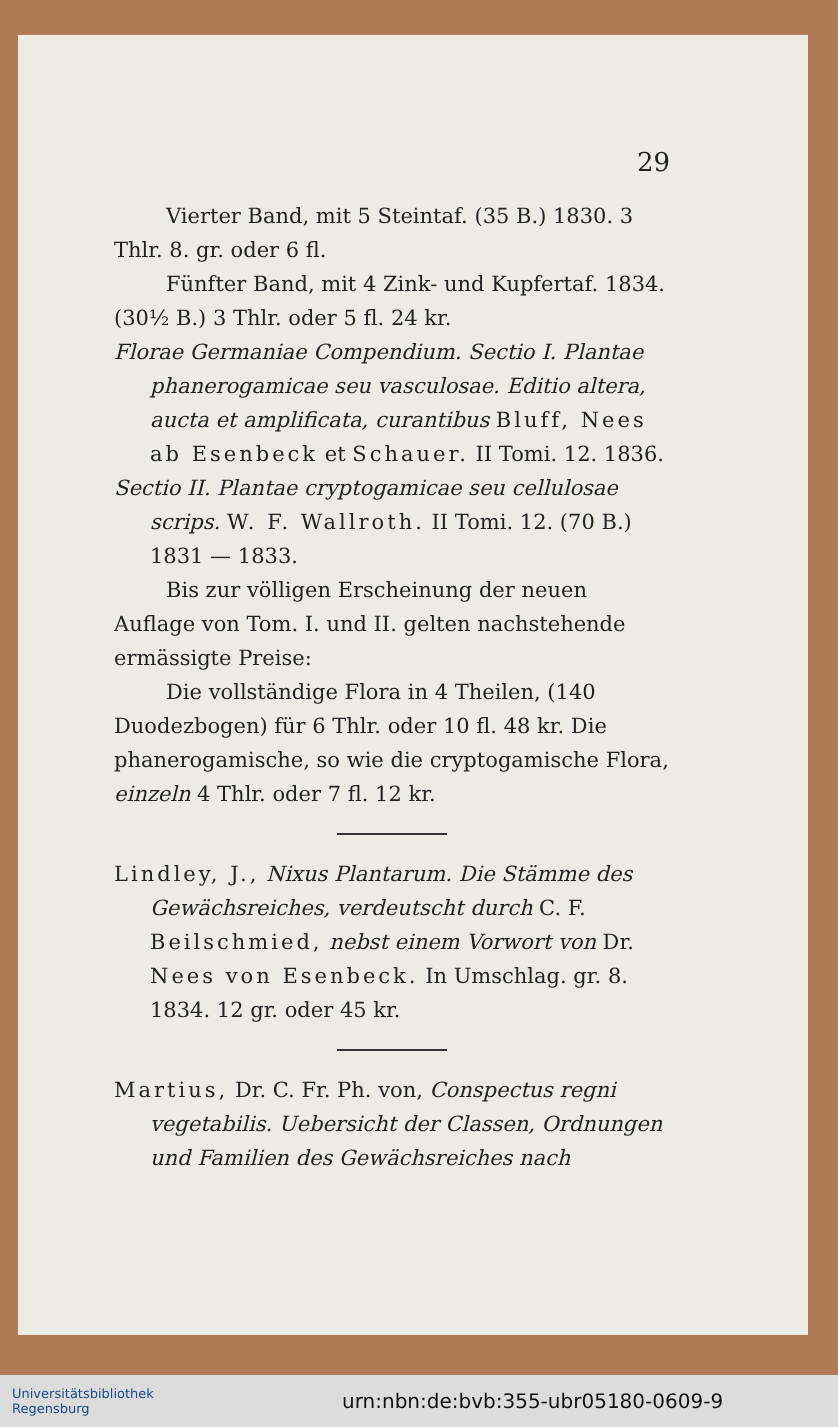29
Vierter Band, mit 5 Steintaf. (35 B.) 1830. 3 Thlr. 8. gr. oder 6 fl.
Fünfter Band, mit 4 Zink- und Kupfertaf. 1834. (30½ B.) 3 Thlr. oder 5 fl. 24 kr.
Florae Germaniae Compendium. Sectio I. Plantae phanerogamicae seu vasculosae. Editio altera, aucta et amplificata, curantibus Bluff, Nees ab Esenbeck et Schauer. II Tomi. 12. 1836.
Sectio II. Plantae cryptogamicae seu cellulosae scrips. W. F. Wallroth. II Tomi. 12. (70 B.) 1831 — 1833.
Bis zur völligen Erscheinung der neuen Auflage von Tom. I. und II. gelten nachstehende ermässigte Preise:
Die vollständige Flora in 4 Theilen, (140 Duodezbogen) für 6 Thlr. oder 10 fl. 48 kr. Die phanerogamische, so wie die cryptogamische Flora, einzeln 4 Thlr. oder 7 fl. 12 kr.
Lindley, J., Nixus Plantarum. Die Stämme des Gewächsreiches, verdeutscht durch C. F. Beilschmied, nebst einem Vorwort von Dr. Nees von Esenbeck. In Umschlag. gr. 8. 1834. 12 gr. oder 45 kr.
Martius, Dr. C. Fr. Ph. von, Conspectus regni vegetabilis. Uebersicht der Classen, Ordnungen und Familien des Gewächsreiches nach
Universitätsbibliothek
Regensburg
urn:nbn:de:bvb:355-ubr05180-0609-9